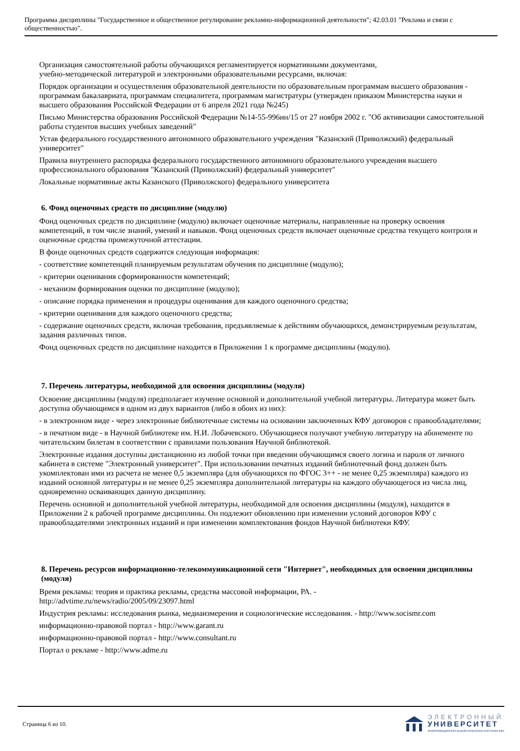Программа дисциплины "Государственное и общественное регулирование рекламно-информационной деятельности"; 42.03.01 "Реклама и связи с общественностью".
Организация самостоятельной работы обучающихся регламентируется нормативными документами,
учебно-методической литературой и электронными образовательными ресурсами, включая:
Порядок организации и осуществления образовательной деятельности по образовательным программам высшего образования - программам бакалавриата, программам специалитета, программам магистратуры (утвержден приказом Министерства науки и высшего образования Российской Федерации от 6 апреля 2021 года №245)
Письмо Министерства образования Российской Федерации №14-55-996ин/15 от 27 ноября 2002 г. "Об активизации самостоятельной работы студентов высших учебных заведений"
Устав федерального государственного автономного образовательного учреждения "Казанский (Приволжский) федеральный университет"
Правила внутреннего распорядка федерального государственного автономного образовательного учреждения высшего профессионального образования "Казанский (Приволжский) федеральный университет"
Локальные нормативные акты Казанского (Приволжского) федерального университета
6. Фонд оценочных средств по дисциплине (модулю)
Фонд оценочных средств по дисциплине (модулю) включает оценочные материалы, направленные на проверку освоения компетенций, в том числе знаний, умений и навыков. Фонд оценочных средств включает оценочные средства текущего контроля и оценочные средства промежуточной аттестации.
В фонде оценочных средств содержится следующая информация:
- соответствие компетенций планируемым результатам обучения по дисциплине (модулю);
- критерии оценивания сформированности компетенций;
- механизм формирования оценки по дисциплине (модулю);
- описание порядка применения и процедуры оценивания для каждого оценочного средства;
- критерии оценивания для каждого оценочного средства;
- содержание оценочных средств, включая требования, предъявляемые к действиям обучающихся, демонстрируемым результатам, задания различных типов.
Фонд оценочных средств по дисциплине находится в Приложении 1 к программе дисциплины (модулю).
7. Перечень литературы, необходимой для освоения дисциплины (модуля)
Освоение дисциплины (модуля) предполагает изучение основной и дополнительной учебной литературы. Литература может быть доступна обучающимся в одном из двух вариантов (либо в обоих из них):
- в электронном виде - через электронные библиотечные системы на основании заключенных КФУ договоров с правообладателями;
- в печатном виде - в Научной библиотеке им. Н.И. Лобачевского. Обучающиеся получают учебную литературу на абонементе по читательским билетам в соответствии с правилами пользования Научной библиотекой.
Электронные издания доступны дистанционно из любой точки при введении обучающимся своего логина и пароля от личного кабинета в системе "Электронный университет". При использовании печатных изданий библиотечный фонд должен быть укомплектован ими из расчета не менее 0,5 экземпляра (для обучающихся по ФГОС 3++ - не менее 0,25 экземпляра) каждого из изданий основной литературы и не менее 0,25 экземпляра дополнительной литературы на каждого обучающегося из числа лиц, одновременно осваивающих данную дисциплину.
Перечень основной и дополнительной учебной литературы, необходимой для освоения дисциплины (модуля), находится в Приложении 2 к рабочей программе дисциплины. Он подлежит обновлению при изменении условий договоров КФУ с правообладателями электронных изданий и при изменении комплектования фондов Научной библиотеки КФУ.
8. Перечень ресурсов информационно-телекоммуникационной сети "Интернет", необходимых для освоения дисциплины (модуля)
Время рекламы: теория и практика рекламы, средства массовой информации, РА. -
http://advtime.ru/news/radio/2005/09/23097.html
Индустрия рекламы: исследования рынка, медиаизмерения и социологические исследования. - http://www.socismr.com
информационно-правовой портал - http://www.garant.ru
информационно-правовой портал - http://www.consultant.ru
Портал о рекламе - http://www.adme.ru
Страница 6 из 10.
ЭЛЕКТРОННЫЙ
УНИВЕРСИТЕТ
ИНФОРМАЦИОННО-АНАЛИТИЧЕСКАЯ СИСТЕМА КФУ